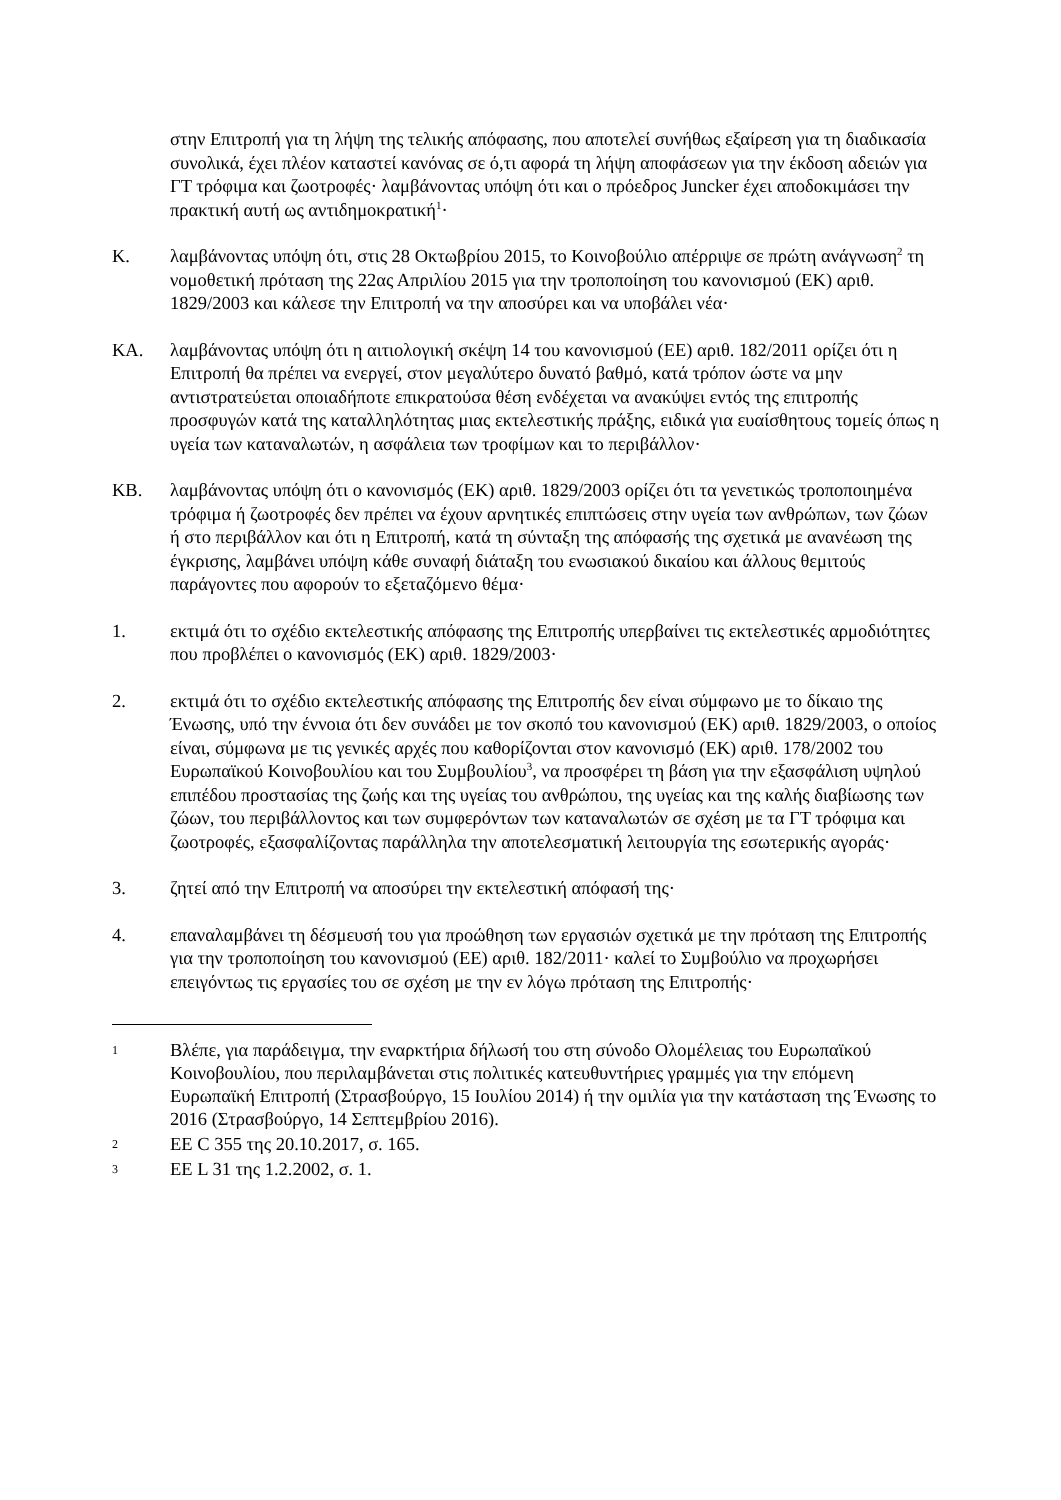στην Επιτροπή για τη λήψη της τελικής απόφασης, που αποτελεί συνήθως εξαίρεση για τη διαδικασία συνολικά, έχει πλέον καταστεί κανόνας σε ό,τι αφορά τη λήψη αποφάσεων για την έκδοση αδειών για ΓΤ τρόφιμα και ζωοτροφές· λαμβάνοντας υπόψη ότι και ο πρόεδρος Juncker έχει αποδοκιμάσει την πρακτική αυτή ως αντιδημοκρατική<sup>1</sup>·
K. λαμβάνοντας υπόψη ότι, στις 28 Οκτωβρίου 2015, το Κοινοβούλιο απέρριψε σε πρώτη ανάγνωση<sup>2</sup> τη νομοθετική πρόταση της 22ας Απριλίου 2015 για την τροποποίηση του κανονισμού (ΕΚ) αριθ. 1829/2003 και κάλεσε την Επιτροπή να την αποσύρει και να υποβάλει νέα·
ΚΑ. λαμβάνοντας υπόψη ότι η αιτιολογική σκέψη 14 του κανονισμού (ΕΕ) αριθ. 182/2011 ορίζει ότι η Επιτροπή θα πρέπει να ενεργεί, στον μεγαλύτερο δυνατό βαθμό, κατά τρόπον ώστε να μην αντιστρατεύεται οποιαδήποτε επικρατούσα θέση ενδέχεται να ανακύψει εντός της επιτροπής προσφυγών κατά της καταλληλότητας μιας εκτελεστικής πράξης, ειδικά για ευαίσθητους τομείς όπως η υγεία των καταναλωτών, η ασφάλεια των τροφίμων και το περιβάλλον·
ΚΒ. λαμβάνοντας υπόψη ότι ο κανονισμός (ΕΚ) αριθ. 1829/2003 ορίζει ότι τα γενετικώς τροποποιημένα τρόφιμα ή ζωοτροφές δεν πρέπει να έχουν αρνητικές επιπτώσεις στην υγεία των ανθρώπων, των ζώων ή στο περιβάλλον και ότι η Επιτροπή, κατά τη σύνταξη της απόφασής της σχετικά με ανανέωση της έγκρισης, λαμβάνει υπόψη κάθε συναφή διάταξη του ενωσιακού δικαίου και άλλους θεμιτούς παράγοντες που αφορούν το εξεταζόμενο θέμα·
1. εκτιμά ότι το σχέδιο εκτελεστικής απόφασης της Επιτροπής υπερβαίνει τις εκτελεστικές αρμοδιότητες που προβλέπει ο κανονισμός (ΕΚ) αριθ. 1829/2003·
2. εκτιμά ότι το σχέδιο εκτελεστικής απόφασης της Επιτροπής δεν είναι σύμφωνο με το δίκαιο της Ένωσης, υπό την έννοια ότι δεν συνάδει με τον σκοπό του κανονισμού (ΕΚ) αριθ. 1829/2003, ο οποίος είναι, σύμφωνα με τις γενικές αρχές που καθορίζονται στον κανονισμό (ΕΚ) αριθ. 178/2002 του Ευρωπαϊκού Κοινοβουλίου και του Συμβουλίου<sup>3</sup>, να προσφέρει τη βάση για την εξασφάλιση υψηλού επιπέδου προστασίας της ζωής και της υγείας του ανθρώπου, της υγείας και της καλής διαβίωσης των ζώων, του περιβάλλοντος και των συμφερόντων των καταναλωτών σε σχέση με τα ΓΤ τρόφιμα και ζωοτροφές, εξασφαλίζοντας παράλληλα την αποτελεσματική λειτουργία της εσωτερικής αγοράς·
3. ζητεί από την Επιτροπή να αποσύρει την εκτελεστική απόφασή της·
4. επαναλαμβάνει τη δέσμευσή του για προώθηση των εργασιών σχετικά με την πρόταση της Επιτροπής για την τροποποίηση του κανονισμού (ΕΕ) αριθ. 182/2011· καλεί το Συμβούλιο να προχωρήσει επειγόντως τις εργασίες του σε σχέση με την εν λόγω πρόταση της Επιτροπής·
1
Βλέπε, για παράδειγμα, την εναρκτήρια δήλωσή του στη σύνοδο Ολομέλειας του Ευρωπαϊκού Κοινοβουλίου, που περιλαμβάνεται στις πολιτικές κατευθυντήριες γραμμές για την επόμενη Ευρωπαϊκή Επιτροπή (Στρασβούργο, 15 Ιουλίου 2014) ή την ομιλία για την κατάσταση της Ένωσης το 2016 (Στρασβούργο, 14 Σεπτεμβρίου 2016).
2
ΕΕ C 355 της 20.10.2017, σ. 165.
3
ΕΕ L 31 της 1.2.2002, σ. 1.